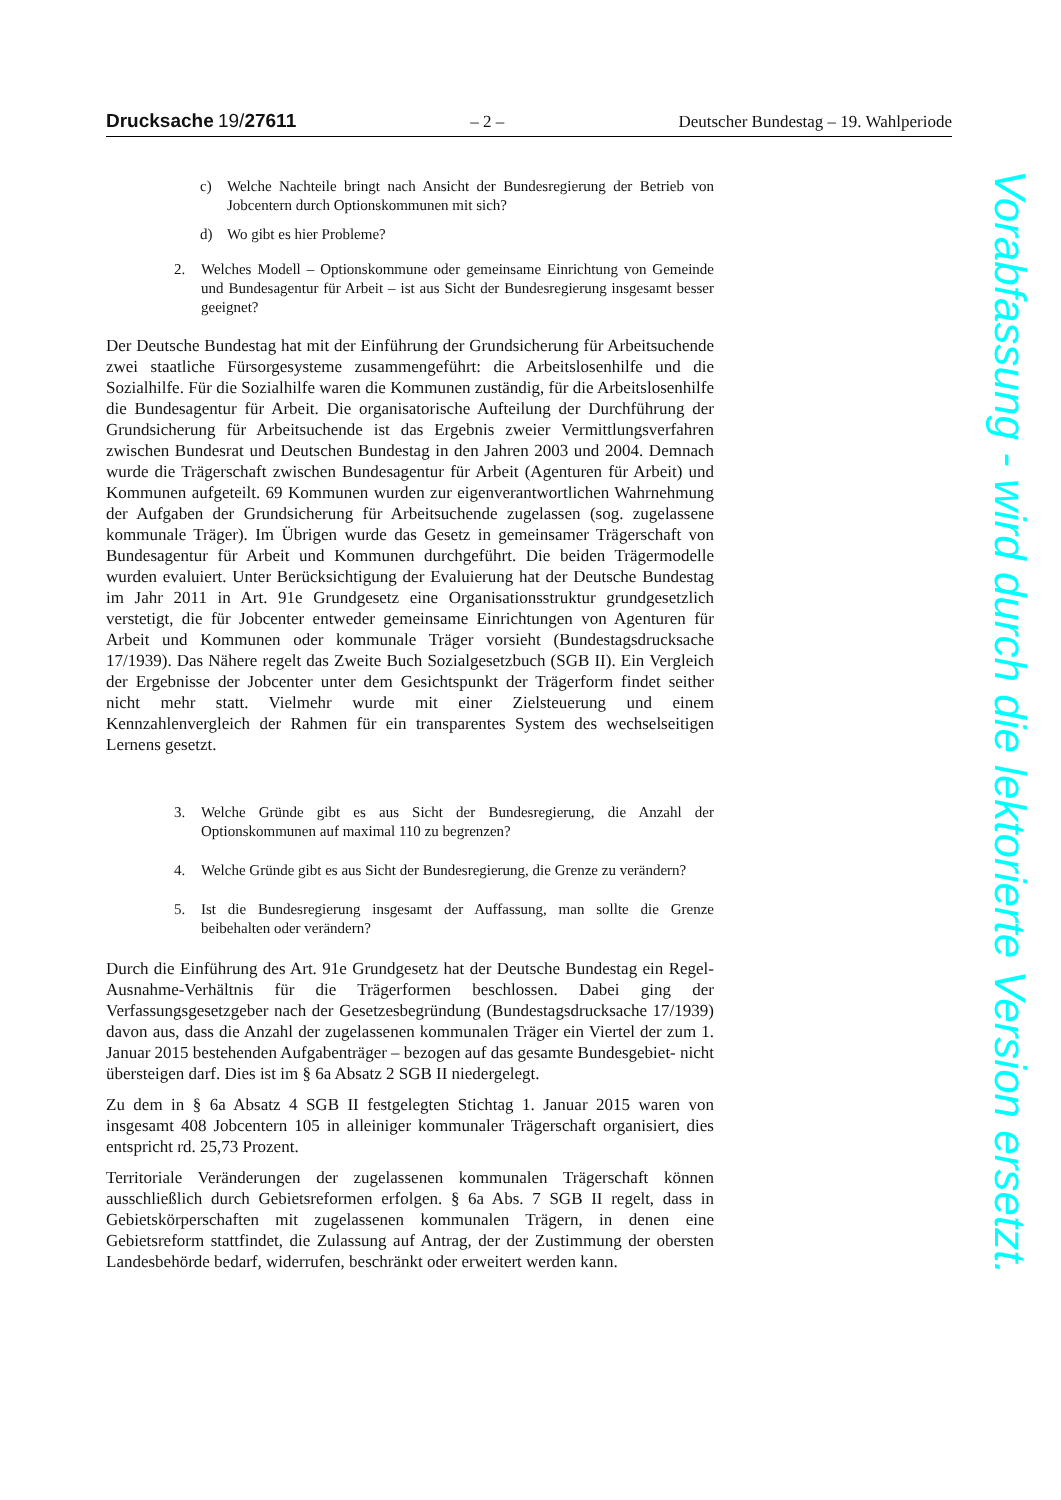Drucksache 19/27611 – 2 – Deutscher Bundestag – 19. Wahlperiode
c) Welche Nachteile bringt nach Ansicht der Bundesregierung der Betrieb von Jobcentern durch Optionskommunen mit sich?
d) Wo gibt es hier Probleme?
2. Welches Modell – Optionskommune oder gemeinsame Einrichtung von Gemeinde und Bundesagentur für Arbeit – ist aus Sicht der Bundesregierung insgesamt besser geeignet?
Der Deutsche Bundestag hat mit der Einführung der Grundsicherung für Arbeitsuchende zwei staatliche Fürsorgesysteme zusammengeführt: die Arbeitslosenhilfe und die Sozialhilfe. Für die Sozialhilfe waren die Kommunen zuständig, für die Arbeitslosenhilfe die Bundesagentur für Arbeit. Die organisatorische Aufteilung der Durchführung der Grundsicherung für Arbeitsuchende ist das Ergebnis zweier Vermittlungsverfahren zwischen Bundesrat und Deutschen Bundestag in den Jahren 2003 und 2004. Demnach wurde die Trägerschaft zwischen Bundesagentur für Arbeit (Agenturen für Arbeit) und Kommunen aufgeteilt. 69 Kommunen wurden zur eigenverantwortlichen Wahrnehmung der Aufgaben der Grundsicherung für Arbeitsuchende zugelassen (sog. zugelassene kommunale Träger). Im Übrigen wurde das Gesetz in gemeinsamer Trägerschaft von Bundesagentur für Arbeit und Kommunen durchgeführt. Die beiden Trägermodelle wurden evaluiert. Unter Berücksichtigung der Evaluierung hat der Deutsche Bundestag im Jahr 2011 in Art. 91e Grundgesetz eine Organisationsstruktur grundgesetzlich verstetigt, die für Jobcenter entweder gemeinsame Einrichtungen von Agenturen für Arbeit und Kommunen oder kommunale Träger vorsieht (Bundestagsdrucksache 17/1939). Das Nähere regelt das Zweite Buch Sozialgesetzbuch (SGB II). Ein Vergleich der Ergebnisse der Jobcenter unter dem Gesichtspunkt der Trägerform findet seither nicht mehr statt. Vielmehr wurde mit einer Zielsteuerung und einem Kennzahlenvergleich der Rahmen für ein transparentes System des wechselseitigen Lernens gesetzt.
3. Welche Gründe gibt es aus Sicht der Bundesregierung, die Anzahl der Optionskommunen auf maximal 110 zu begrenzen?
4. Welche Gründe gibt es aus Sicht der Bundesregierung, die Grenze zu verändern?
5. Ist die Bundesregierung insgesamt der Auffassung, man sollte die Grenze beibehalten oder verändern?
Durch die Einführung des Art. 91e Grundgesetz hat der Deutsche Bundestag ein Regel-Ausnahme-Verhältnis für die Trägerformen beschlossen. Dabei ging der Verfassungsgesetzgeber nach der Gesetzesbegründung (Bundestagsdrucksache 17/1939) davon aus, dass die Anzahl der zugelassenen kommunalen Träger ein Viertel der zum 1. Januar 2015 bestehenden Aufgabenträger – bezogen auf das gesamte Bundesgebiet- nicht übersteigen darf. Dies ist im § 6a Absatz 2 SGB II niedergelegt.
Zu dem in § 6a Absatz 4 SGB II festgelegten Stichtag 1. Januar 2015 waren von insgesamt 408 Jobcentern 105 in alleiniger kommunaler Trägerschaft organisiert, dies entspricht rd. 25,73 Prozent.
Territoriale Veränderungen der zugelassenen kommunalen Trägerschaft können ausschließlich durch Gebietsreformen erfolgen. § 6a Abs. 7 SGB II regelt, dass in Gebietskörperschaften mit zugelassenen kommunalen Trägern, in denen eine Gebietsreform stattfindet, die Zulassung auf Antrag, der der Zustimmung der obersten Landesbehörde bedarf, widerrufen, beschränkt oder erweitert werden kann.
Vorabfassung - wird durch die lektorierte Version ersetzt.